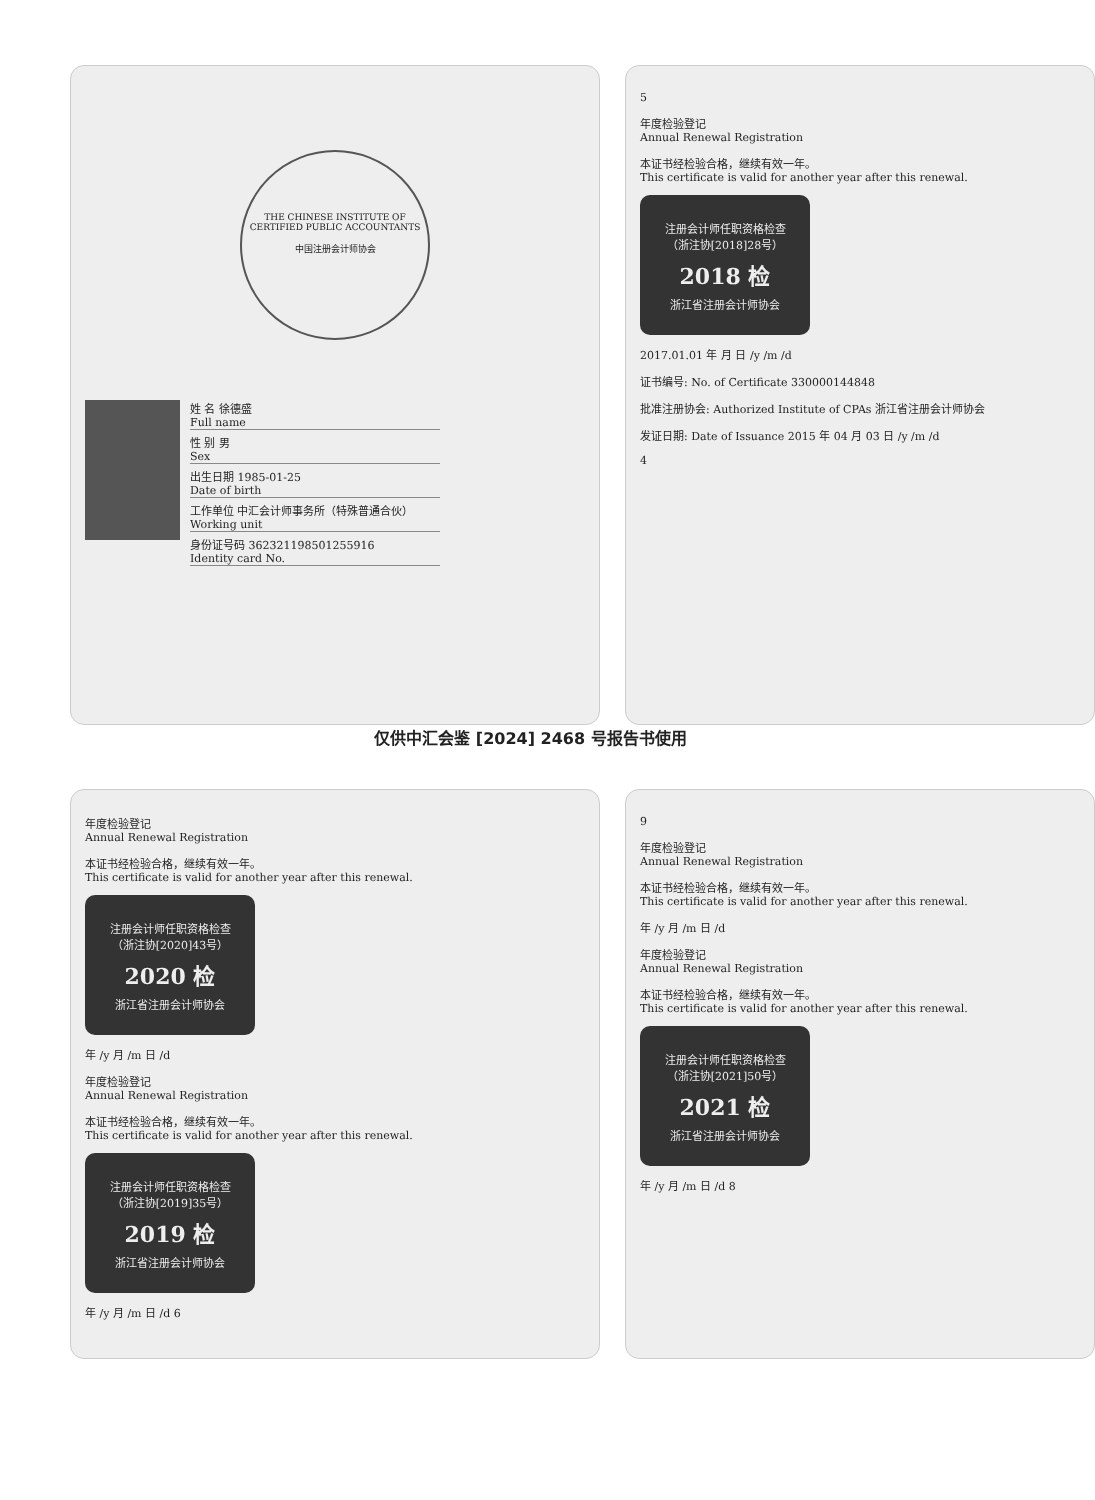THE CHINESE INSTITUTE OF CERTIFIED PUBLIC ACCOUNTANTS
中国注册会计师协会
姓 名 徐德盛
Full name
性 别 男
Sex
出生日期 1985-01-25
Date of birth
工作单位 中汇会计师事务所（特殊普通合伙）
Working unit
身份证号码 362321198501255916
Identity card No.
5
年度检验登记
Annual Renewal Registration
本证书经检验合格，继续有效一年。
This certificate is valid for another year after this renewal.
注册会计师任职资格检查
（浙注协[2018]28号）
2018 检
浙江省注册会计师协会
2017.01.01 年 月 日 /y /m /d
证书编号: No. of Certificate 330000144848
批准注册协会: Authorized Institute of CPAs 浙江省注册会计师协会
发证日期: Date of Issuance 2015 年 04 月 03 日 /y /m /d
4
仅供中汇会鉴 [2024] 2468 号报告书使用
年度检验登记
Annual Renewal Registration
本证书经检验合格，继续有效一年。
This certificate is valid for another year after this renewal.
注册会计师任职资格检查
（浙注协[2020]43号）
2020 检
浙江省注册会计师协会
年 /y 月 /m 日 /d
年度检验登记
Annual Renewal Registration
本证书经检验合格，继续有效一年。
This certificate is valid for another year after this renewal.
注册会计师任职资格检查
（浙注协[2019]35号）
2019 检
浙江省注册会计师协会
年 /y 月 /m 日 /d 6
9
年度检验登记
Annual Renewal Registration
本证书经检验合格，继续有效一年。
This certificate is valid for another year after this renewal.
年 /y 月 /m 日 /d
年度检验登记
Annual Renewal Registration
本证书经检验合格，继续有效一年。
This certificate is valid for another year after this renewal.
注册会计师任职资格检查
（浙注协[2021]50号）
2021 检
浙江省注册会计师协会
年 /y 月 /m 日 /d 8